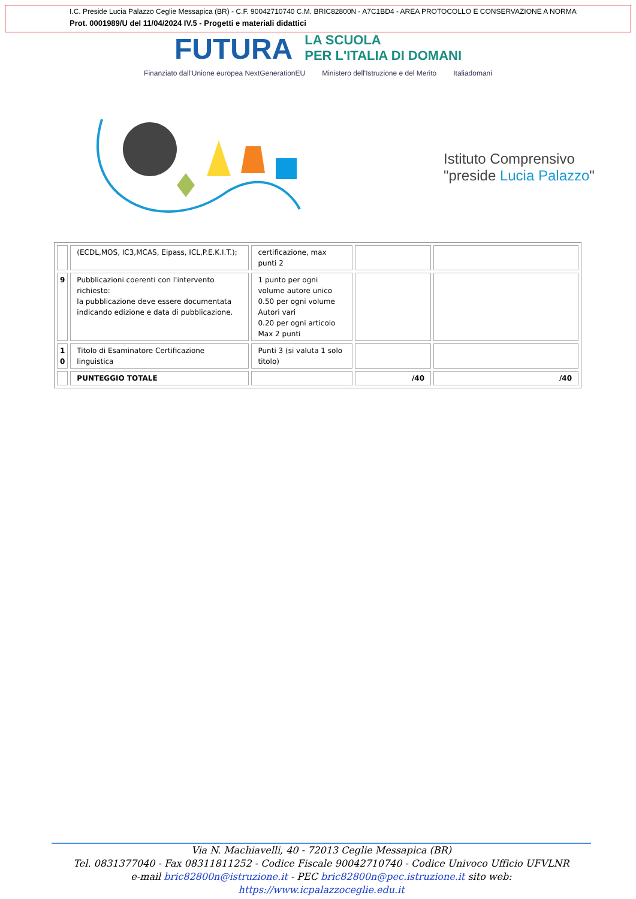I.C. Preside Lucia Palazzo Ceglie Messapica (BR) - C.F. 90042710740 C.M. BRIC82800N - A7C1BD4 - AREA PROTOCOLLO E CONSERVAZIONE A NORMA
Prot. 0001989/U del 11/04/2024 IV.5 - Progetti e materiali didattici
FUTURA
LA SCUOLA
PER L'ITALIA DI DOMANI
Finanziato dall'Unione europea NextGenerationEU Ministero dell'Istruzione e del Merito Italiadomani
Istituto Comprensivo
"preside Lucia Palazzo"
| | (ECDL,MOS, IC3,MCAS, Eipass, ICL,P.E.K.I.T.); | certificazione, max punti 2 | | |
| 9 | Pubblicazioni coerenti con l'intervento richiesto: la pubblicazione deve essere documentata indicando edizione e data di pubblicazione. | 1 punto per ogni volume autore unico 0.50 per ogni volume Autori vari 0.20 per ogni articolo Max 2 punti | | |
| 1 0 | Titolo di Esaminatore Certificazione linguistica | Punti 3 (si valuta 1 solo titolo) | | |
| | PUNTEGGIO TOTALE | | /40 | /40 |
Via N. Machiavelli, 40 - 72013 Ceglie Messapica (BR)
Tel. 0831377040 - Fax 08311811252 - Codice Fiscale 90042710740 - Codice Univoco Ufficio UFVLNR
e-mail bric82800n@istruzione.it - PEC bric82800n@pec.istruzione.it sito web: https://www.icpalazzoceglie.edu.it